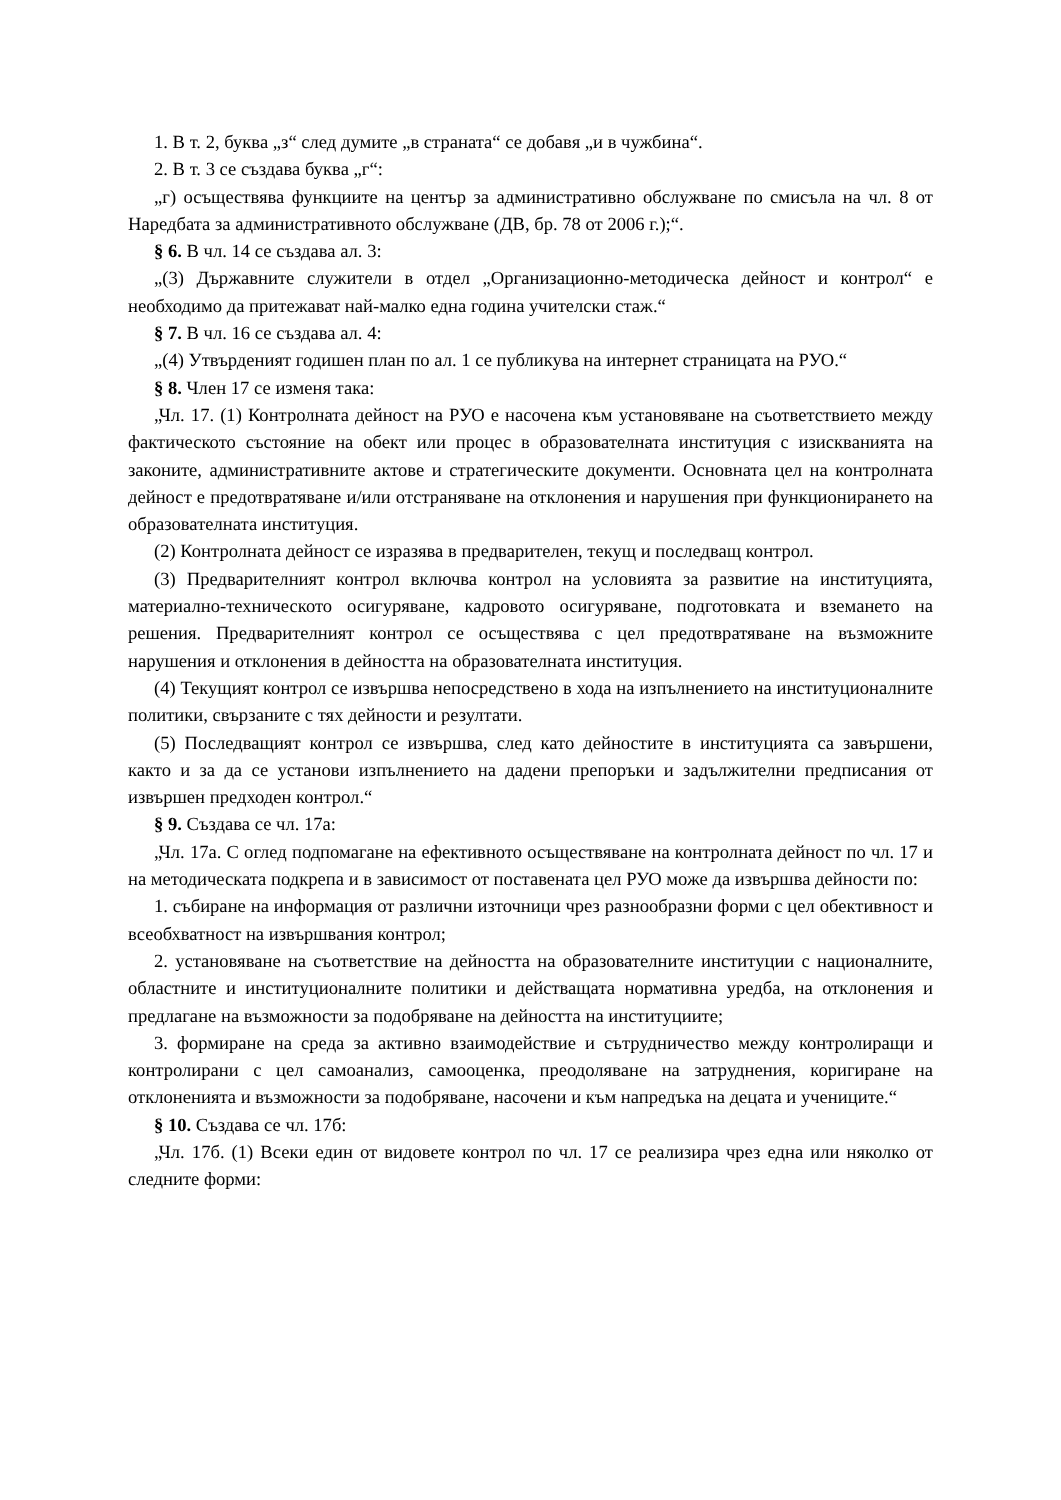1. В т. 2, буква „з“ след думите „в страната“ се добавя „и в чужбина“.
2. В т. 3 се създава буква „г“:
„г) осъществява функциите на център за административно обслужване по смисъла на чл. 8 от Наредбата за административното обслужване (ДВ, бр. 78 от 2006 г.);“.
§ 6. В чл. 14 се създава ал. 3:
„(3) Държавните служители в отдел „Организационно-методическа дейност и контрол“ е необходимо да притежават най-малко една година учителски стаж.“
§ 7. В чл. 16 се създава ал. 4:
„(4) Утвърденият годишен план по ал. 1 се публикува на интернет страницата на РУО.“
§ 8. Член 17 се изменя така:
„Чл. 17. (1) Контролната дейност на РУО е насочена към установяване на съответствието между фактическото състояние на обект или процес в образователната институция с изискванията на законите, административните актове и стратегическите документи. Основната цел на контролната дейност е предотвратяване и/или отстраняване на отклонения и нарушения при функционирането на образователната институция.
(2) Контролната дейност се изразява в предварителен, текущ и последващ контрол.
(3) Предварителният контрол включва контрол на условията за развитие на институцията, материално-техническото осигуряване, кадровото осигуряване, подготовката и вземането на решения. Предварителният контрол се осъществява с цел предотвратяване на възможните нарушения и отклонения в дейността на образователната институция.
(4) Текущият контрол се извършва непосредствено в хода на изпълнението на институционалните политики, свързаните с тях дейности и резултати.
(5) Последващият контрол се извършва, след като дейностите в институцията са завършени, както и за да се установи изпълнението на дадени препоръки и задължителни предписания от извършен предходен контрол.“
§ 9. Създава се чл. 17а:
„Чл. 17а. С оглед подпомагане на ефективното осъществяване на контролната дейност по чл. 17 и на методическата подкрепа и в зависимост от поставената цел РУО може да извършва дейности по:
1. събиране на информация от различни източници чрез разнообразни форми с цел обективност и всеобхватност на извършвания контрол;
2. установяване на съответствие на дейността на образователните институции с националните, областните и институционалните политики и действащата нормативна уредба, на отклонения и предлагане на възможности за подобряване на дейността на институциите;
3. формиране на среда за активно взаимодействие и сътрудничество между контролиращи и контролирани с цел самоанализ, самооценка, преодоляване на затруднения, коригиране на отклоненията и възможности за подобряване, насочени и към напредъка на децата и учениците.“
§ 10. Създава се чл. 17б:
„Чл. 17б. (1) Всеки един от видовете контрол по чл. 17 се реализира чрез една или няколко от следните форми: